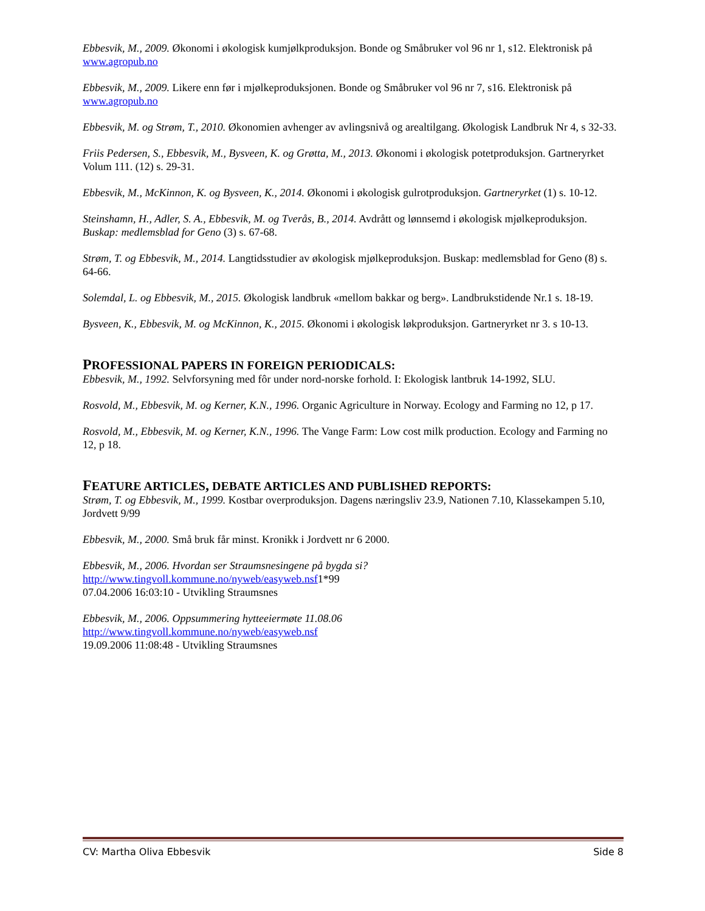Ebbesvik, M., 2009. Økonomi i økologisk kumjølkproduksjon. Bonde og Småbruker vol 96 nr 1, s12. Elektronisk på www.agropub.no
Ebbesvik, M., 2009. Likere enn før i mjølkeproduksjonen. Bonde og Småbruker vol 96 nr 7, s16. Elektronisk på www.agropub.no
Ebbesvik, M. og Strøm, T., 2010. Økonomien avhenger av avlingsnivå og arealtilgang. Økologisk Landbruk Nr 4, s 32-33.
Friis Pedersen, S., Ebbesvik, M., Bysveen, K. og Grøtta, M., 2013. Økonomi i økologisk potetproduksjon. Gartneryrket Volum 111. (12) s. 29-31.
Ebbesvik, M., McKinnon, K. og Bysveen, K., 2014. Økonomi i økologisk gulrotproduksjon. Gartneryrket (1) s. 10-12.
Steinshamn, H., Adler, S. A., Ebbesvik, M. og Tverås, B., 2014. Avdrått og lønnsemd i økologisk mjølkeproduksjon. Buskap: medlemsblad for Geno (3) s. 67-68.
Strøm, T. og Ebbesvik, M., 2014. Langtidsstudier av økologisk mjølkeproduksjon. Buskap: medlemsblad for Geno (8) s. 64-66.
Solemdal, L. og Ebbesvik, M., 2015. Økologisk landbruk «mellom bakkar og berg». Landbrukstidende Nr.1 s. 18-19.
Bysveen, K., Ebbesvik, M. og McKinnon, K., 2015. Økonomi i økologisk løkproduksjon. Gartneryrket nr 3. s 10-13.
PROFESSIONAL PAPERS IN FOREIGN PERIODICALS:
Ebbesvik, M., 1992. Selvforsyning med fôr under nord-norske forhold. I: Ekologisk lantbruk 14-1992, SLU.
Rosvold, M., Ebbesvik, M. og Kerner, K.N., 1996. Organic Agriculture in Norway. Ecology and Farming no 12, p 17.
Rosvold, M., Ebbesvik, M. og Kerner, K.N., 1996. The Vange Farm: Low cost milk production. Ecology and Farming no 12, p 18.
FEATURE ARTICLES, DEBATE ARTICLES AND PUBLISHED REPORTS:
Strøm, T. og Ebbesvik, M., 1999. Kostbar overproduksjon. Dagens næringsliv 23.9, Nationen 7.10, Klassekampen 5.10, Jordvett 9/99
Ebbesvik, M., 2000. Små bruk får minst. Kronikk i Jordvett nr 6 2000.
Ebbesvik, M., 2006. Hvordan ser Straumsnesingene på bygda si?
http://www.tingvoll.kommune.no/nyweb/easyweb.nsf1*99
07.04.2006 16:03:10 - Utvikling Straumsnes
Ebbesvik, M., 2006. Oppsummering hytteeiermøte 11.08.06
http://www.tingvoll.kommune.no/nyweb/easyweb.nsf
19.09.2006 11:08:48 - Utvikling Straumsnes
CV: Martha Oliva Ebbesvik Side 8